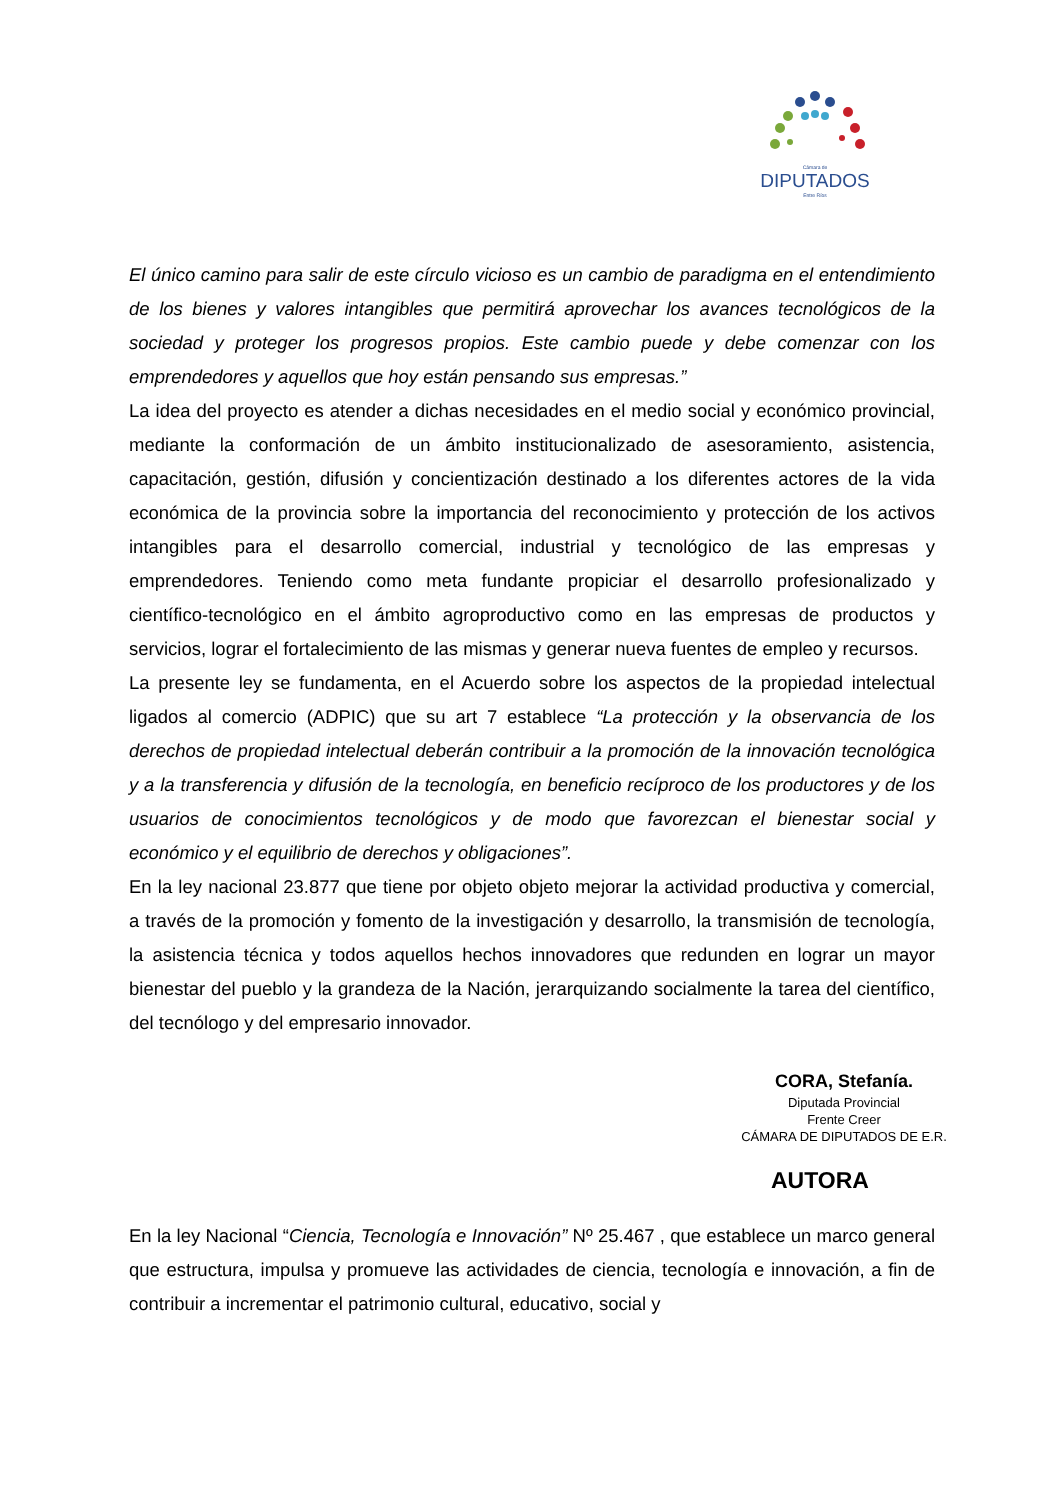Cámara de
DIPUTADOS
Entre Ríos
El único camino para salir de este círculo vicioso es un cambio de paradigma en el entendimiento de los bienes y valores intangibles que permitirá aprovechar los avances tecnológicos de la sociedad y proteger los progresos propios. Este cambio puede y debe comenzar con los emprendedores y aquellos que hoy están pensando sus empresas.”
La idea del proyecto es atender a dichas necesidades en el medio social y económico provincial, mediante la conformación de un ámbito institucionalizado de asesoramiento, asistencia, capacitación, gestión, difusión y concientización destinado a los diferentes actores de la vida económica de la provincia sobre la importancia del reconocimiento y protección de los activos intangibles para el desarrollo comercial, industrial y tecnológico de las empresas y emprendedores. Teniendo como meta fundante propiciar el desarrollo profesionalizado y científico-tecnológico en el ámbito agroproductivo como en las empresas de productos y servicios, lograr el fortalecimiento de las mismas y generar nueva fuentes de empleo y recursos.
La presente ley se fundamenta, en el Acuerdo sobre los aspectos de la propiedad intelectual ligados al comercio (ADPIC) que su art 7 establece “La protección y la observancia de los derechos de propiedad intelectual deberán contribuir a la promoción de la innovación tecnológica y a la transferencia y difusión de la tecnología, en beneficio recíproco de los productores y de los usuarios de conocimientos tecnológicos y de modo que favorezcan el bienestar social y económico y el equilibrio de derechos y obligaciones”.
En la ley nacional 23.877 que tiene por objeto objeto mejorar la actividad productiva y comercial, a través de la promoción y fomento de la investigación y desarrollo, la transmisión de tecnología, la asistencia técnica y todos aquellos hechos innovadores que redunden en lograr un mayor bienestar del pueblo y la grandeza de la Nación, jerarquizando socialmente la tarea del científico, del tecnólogo y del empresario innovador.
CORA, Stefanía.
Diputada Provincial
Frente Creer
CÁMARA DE DIPUTADOS DE E.R.
AUTORA
En la ley Nacional “Ciencia, Tecnología e Innovación” Nº 25.467 , que establece un marco general que estructura, impulsa y promueve las actividades de ciencia, tecnología e innovación, a fin de contribuir a incrementar el patrimonio cultural, educativo, social y